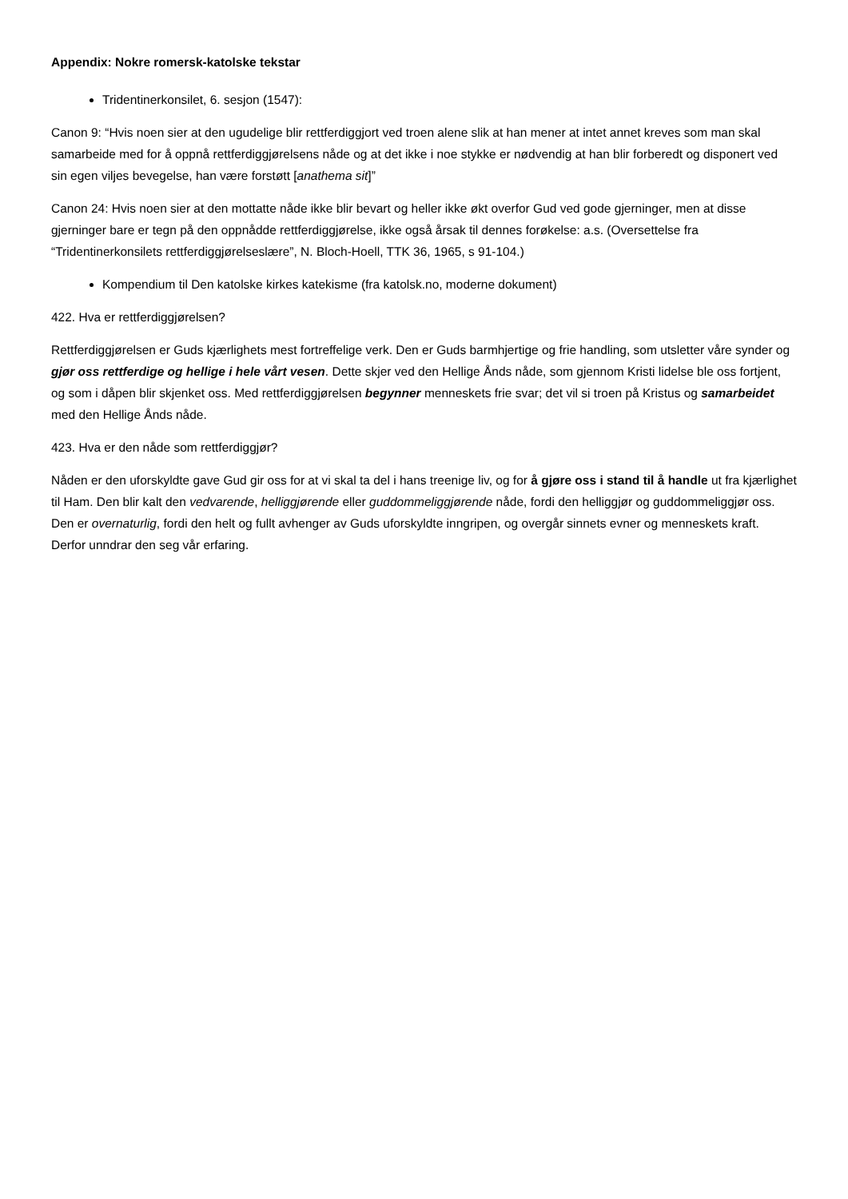Appendix: Nokre romersk-katolske tekstar
Tridentinerkonsilet, 6. sesjon (1547):
Canon 9: “Hvis noen sier at den ugudelige blir rettferdiggjort ved troen alene slik at han mener at intet annet kreves som man skal samarbeide med for å oppnå rettferdiggjørelsens nåde og at det ikke i noe stykke er nødvendig at han blir forberedt og disponert ved sin egen viljes bevegelse, han være forstøtt [anathema sit]”
Canon 24: Hvis noen sier at den mottatte nåde ikke blir bevart og heller ikke økt overfor Gud ved gode gjerninger, men at disse gjerninger bare er tegn på den oppnådde rettferdiggjørelse, ikke også årsak til dennes forøkelse: a.s. (Oversettelse fra “Tridentinerkonsilets rettferdiggjørelseslære”, N. Bloch-Hoell, TTK 36, 1965, s 91-104.)
Kompendium til Den katolske kirkes katekisme (fra katolsk.no, moderne dokument)
422. Hva er rettferdiggjørelsen?
Rettferdiggjørelsen er Guds kjærlighets mest fortreffelige verk. Den er Guds barmhjertige og frie handling, som utsletter våre synder og gjør oss rettferdige og hellige i hele vårt vesen. Dette skjer ved den Hellige Ånds nåde, som gjennom Kristi lidelse ble oss fortjent, og som i dåpen blir skjenket oss. Med rettferdiggjørelsen begynner menneskets frie svar; det vil si troen på Kristus og samarbeidet med den Hellige Ånds nåde.
423. Hva er den nåde som rettferdiggjør?
Nåden er den uforskyldte gave Gud gir oss for at vi skal ta del i hans treenige liv, og for å gjøre oss i stand til å handle ut fra kjærlighet til Ham. Den blir kalt den vedvarende, helliggjørende eller guddommeliggjørende nåde, fordi den helliggjør og guddommeliggjør oss. Den er overnaturlig, fordi den helt og fullt avhenger av Guds uforskyldte inngripen, og overgår sinnets evner og menneskets kraft. Derfor unndrar den seg vår erfaring.